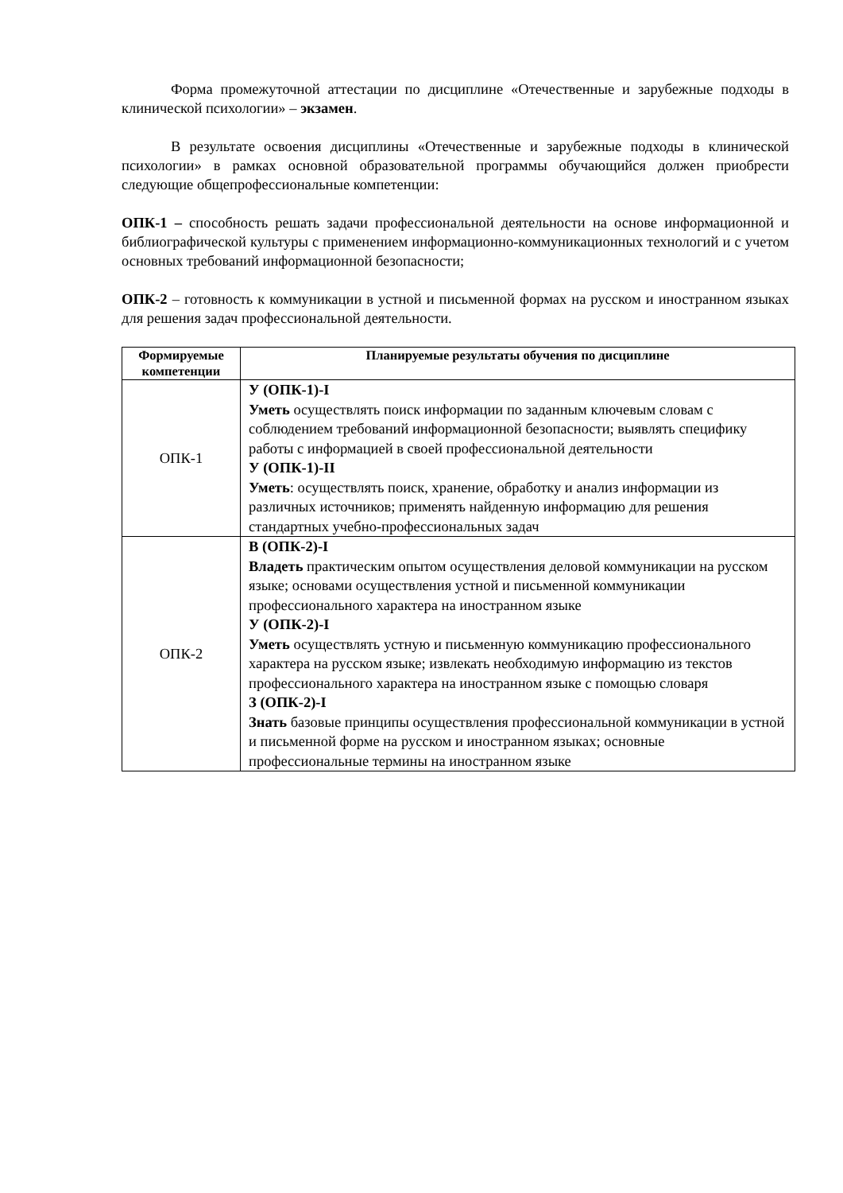Форма промежуточной аттестации по дисциплине «Отечественные и зарубежные подходы в клинической психологии» – экзамен.
В результате освоения дисциплины «Отечественные и зарубежные подходы в клинической психологии» в рамках основной образовательной программы обучающийся должен приобрести следующие общепрофессиональные компетенции:
ОПК-1 – способность решать задачи профессиональной деятельности на основе информационной и библиографической культуры с применением информационно-коммуникационных технологий и с учетом основных требований информационной безопасности;
ОПК-2 – готовность к коммуникации в устной и письменной формах на русском и иностранном языках для решения задач профессиональной деятельности.
| Формируемые компетенции | Планируемые результаты обучения по дисциплине |
| --- | --- |
| ОПК-1 | У (ОПК-1)-I Уметь осуществлять поиск информации по заданным ключевым словам с соблюдением требований информационной безопасности; выявлять специфику работы с информацией в своей профессиональной деятельности У (ОПК-1)-II Уметь : осуществлять поиск, хранение, обработку и анализ информации из различных источников; применять найденную информацию для решения стандартных учебно-профессиональных задач |
| ОПК-2 | В (ОПК-2)-I Владеть практическим опытом осуществления деловой коммуникации на русском языке; основами осуществления устной и письменной коммуникации профессионального характера на иностранном языке У (ОПК-2)-I Уметь осуществлять устную и письменную коммуникацию профессионального характера на русском языке; извлекать необходимую информацию из текстов профессионального характера на иностранном языке с помощью словаря З (ОПК-2)-I Знать базовые принципы осуществления профессиональной коммуникации в устной и письменной форме на русском и иностранном языках; основные профессиональные термины на иностранном языке |